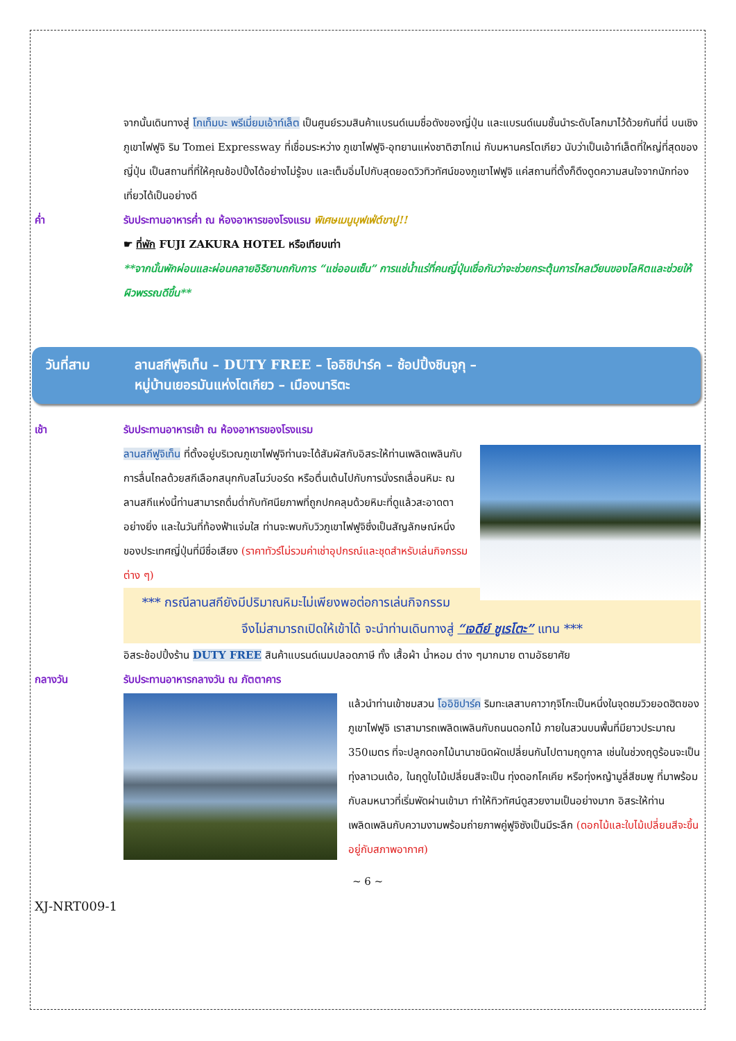จากนั้นเดินทางสู่ โกเท็มบะ พรีเมี่ยมเอ้าท์เล็ต เป็นศูนย์รวมสินค้าแบรนด์เนมชื่อดังของญี่ปุ่น และแบรนด์เนมชั้นนำระดับโลกมาไว้ด้วยกันที่นี่ บนเชิงภูเขาไฟฟูจิ ริม Tomei Expressway ที่เชื่อมระหว่าง ภูเขาไฟฟูจิ-อุทยานแห่งชาติฮาโกเน่ กับมหานครโตเกียว นับว่าเป็นเอ้าท์เล็ตที่ใหญ่ที่สุดของญี่ปุ่น เป็นสถานที่ที่ให้คุณช้อปปิ้งได้อย่างไม่รู้จบ และเต็มอิ่มไปกับสุดยอดวิวทิวทัศน์ของภูเขาไฟฟูจิ แค่สถานที่ตั้งก็ดึงดูดความสนใจจากนักท่องเที่ยวได้เป็นอย่างดี
ค่ำ รับประทานอาหารค่ำ ณ ห้องอาหารของโรงแรม พิเศษเมนูบุฟเฟ่ต์ขาปู!!
☛ ที่พัก FUJI ZAKURA HOTEL หรือเทียบเท่า
**จากนั้นพักผ่อนและผ่อนคลายอิริยาบถกับการ “แช่ออนเซ็น” การแช่น้ำแร่ที่คนญี่ปุ่นเชื่อกันว่าจะช่วยกระตุ้นการไหลเวียนของโลหิตและช่วยให้ผิวพรรณดีขึ้น**
วันที่สาม ลานสกีฟูจิเท็น – DUTY FREE – โออิชิปาร์ค – ช้อปปิ้งชินจูกุ –
หมู่บ้านเยอรมันแห่งโตเกียว – เมืองนาริตะ
เช้า รับประทานอาหารเช้า ณ ห้องอาหารของโรงแรม
ลานสกีฟูจิเท็น ที่ตั้งอยู่บริเวณภูเขาไฟฟูจิท่านจะได้สัมผัสกับอิสระให้ท่านเพลิดเพลินกับการลื่นไถลด้วยสกีเลือกสนุกกับสโนว์บอร์ด หรือตื่นเต้นไปกับการนั่งรถเลื่อนหิมะ ณ ลานสกีแห่งนี้ท่านสามารถดื่มด่ำกับทัศนียภาพที่ถูกปกคลุมด้วยหิมะที่ดูแล้วสะอาดตาอย่างยิ่ง และในวันที่ท้องฟ้าแจ่มใส ท่านจะพบกับวิวภูเขาไฟฟูจิซึ่งเป็นสัญลักษณ์หนึ่งของประเทศญี่ปุ่นที่มีชื่อเสียง (ราคาทัวร์ไม่รวมค่าเช่าอุปกรณ์และชุดสำหรับเล่นกิจกรรมต่าง ๆ)
*** กรณีลานสกียังมีปริมาณหิมะไม่เพียงพอต่อการเล่นกิจกรรม
จึงไม่สามารถเปิดให้เข้าได้ จะนำท่านเดินทางสู่ “เจดีย์ ชูเรโตะ” แทน ***
อิสระช้อปปิ้งร้าน DUTY FREE สินค้าแบรนด์เนมปลอดภาษี ทั้ง เสื้อผ้า น้ำหอม ต่าง ๆมากมาย ตามอัธยาศัย
กลางวัน รับประทานอาหารกลางวัน ณ ภัตตาคาร
แล้วนำท่านเข้าชมสวน โออิชิปาร์ค ริมทะเลสาบคาวากุจิโกะเป็นหนึ่งในจุดชมวิวยอดฮิตของภูเขาไฟฟูจิ เราสามารถเพลิดเพลินกับถนนดอกไม้ ภายในสวนบนพื้นที่มียาวประมาณ 350เมตร ที่จะปลูกดอกไม้นานาชนิดผัดเปลี่ยนกันไปตามฤดูกาล เช่นในช่วงฤดูร้อนจะเป็นทุ่งลาเวนเด้อ, ในฤดูใบไม้เปลี่ยนสีจะเป็น ทุ่งดอกโคเคีย หรือทุ่งหญ้ามูลี่สีชมพู ที่มาพร้อมกับลมหนาวที่เริ่มพัดผ่านเข้ามา ทำให้ทิวทัศน์ดูสวยงามเป็นอย่างมาก อิสระให้ท่านเพลิดเพลินกับความงามพร้อมถ่ายภาพคู่ฟูจิซังเป็นมีระลึก (ดอกไม้และใบไม้เปลี่ยนสีจะขึ้นอยู่กับสภาพอากาศ)
~ 6 ~
XJ-NRT009-1